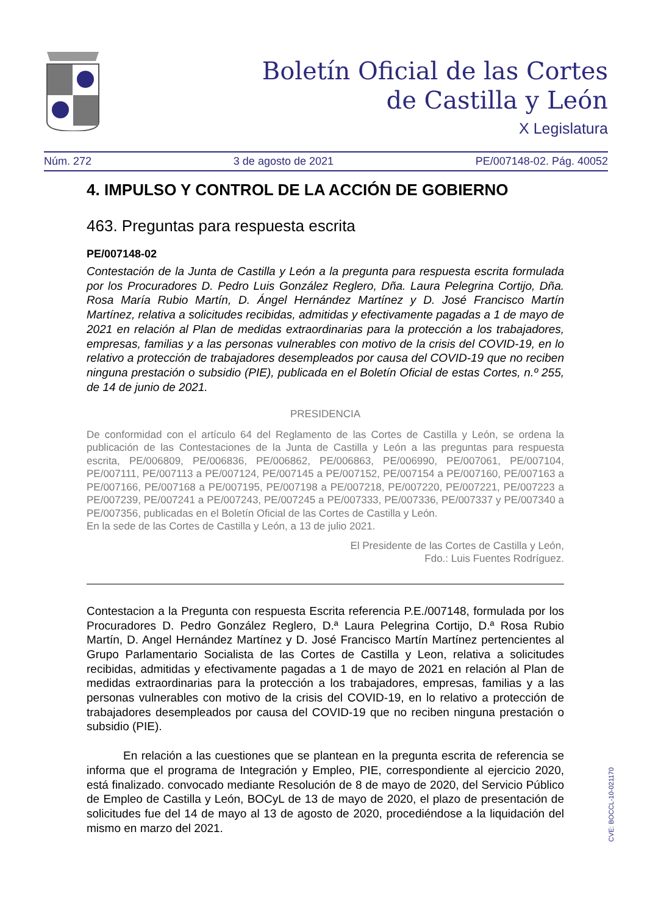Boletín Oficial de las Cortes
de Castilla y León
X Legislatura
Núm. 272 3 de agosto de 2021 PE/007148-02. Pág. 40052
4. IMPULSO Y CONTROL DE LA ACCIÓN DE GOBIERNO
463. Preguntas para respuesta escrita
PE/007148-02
Contestación de la Junta de Castilla y León a la pregunta para respuesta escrita formulada por los Procuradores D. Pedro Luis González Reglero, Dña. Laura Pelegrina Cortijo, Dña. Rosa María Rubio Martín, D. Ángel Hernández Martínez y D. José Francisco Martín Martínez, relativa a solicitudes recibidas, admitidas y efectivamente pagadas a 1 de mayo de 2021 en relación al Plan de medidas extraordinarias para la protección a los trabajadores, empresas, familias y a las personas vulnerables con motivo de la crisis del COVID-19, en lo relativo a protección de trabajadores desempleados por causa del COVID-19 que no reciben ninguna prestación o subsidio (PIE), publicada en el Boletín Oficial de estas Cortes, n.º 255, de 14 de junio de 2021.
PRESIDENCIA
De conformidad con el artículo 64 del Reglamento de las Cortes de Castilla y León, se ordena la publicación de las Contestaciones de la Junta de Castilla y León a las preguntas para respuesta escrita, PE/006809, PE/006836, PE/006862, PE/006863, PE/006990, PE/007061, PE/007104, PE/007111, PE/007113 a PE/007124, PE/007145 a PE/007152, PE/007154 a PE/007160, PE/007163 a PE/007166, PE/007168 a PE/007195, PE/007198 a PE/007218, PE/007220, PE/007221, PE/007223 a PE/007239, PE/007241 a PE/007243, PE/007245 a PE/007333, PE/007336, PE/007337 y PE/007340 a PE/007356, publicadas en el Boletín Oficial de las Cortes de Castilla y León.
En la sede de las Cortes de Castilla y León, a 13 de julio 2021.
El Presidente de las Cortes de Castilla y León,
Fdo.: Luis Fuentes Rodríguez.
Contestacion a la Pregunta con respuesta Escrita referencia P.E./007148, formulada por los Procuradores D. Pedro González Reglero, D.ª Laura Pelegrina Cortijo, D.ª Rosa Rubio Martín, D. Angel Hernández Martínez y D. José Francisco Martín Martínez pertencientes al Grupo Parlamentario Socialista de las Cortes de Castilla y Leon, relativa a solicitudes recibidas, admitidas y efectivamente pagadas a 1 de mayo de 2021 en relación al Plan de medidas extraordinarias para la protección a los trabajadores, empresas, familias y a las personas vulnerables con motivo de la crisis del COVID-19, en lo relativo a protección de trabajadores desempleados por causa del COVID-19 que no reciben ninguna prestación o subsidio (PIE).
En relación a las cuestiones que se plantean en la pregunta escrita de referencia se informa que el programa de Integración y Empleo, PIE, correspondiente al ejercicio 2020, está finalizado. convocado mediante Resolución de 8 de mayo de 2020, del Servicio Público de Empleo de Castilla y León, BOCyL de 13 de mayo de 2020, el plazo de presentación de solicitudes fue del 14 de mayo al 13 de agosto de 2020, procediéndose a la liquidación del mismo en marzo del 2021.
CVE: BOCCL-10-021170